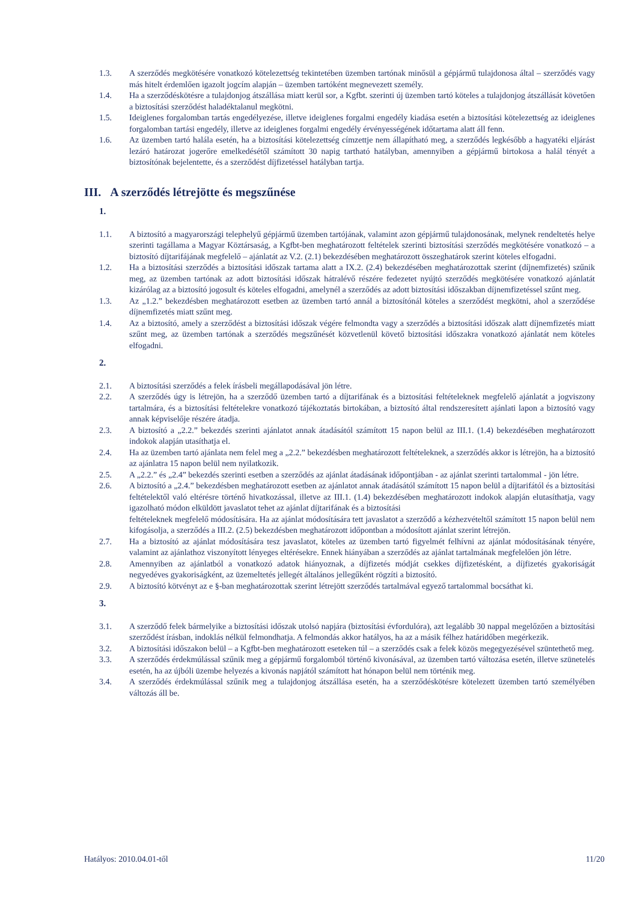1.3. A szerződés megkötésére vonatkozó kötelezettség tekintetében üzemben tartónak minősül a gépjármű tulajdonosa által – szerződés vagy más hitelt érdemlően igazolt jogcím alapján – üzemben tartóként megnevezett személy.
1.4. Ha a szerződéskötésre a tulajdonjog átszállása miatt kerül sor, a Kgfbt. szerinti új üzemben tartó köteles a tulajdonjog átszállását követően a biztosítási szerződést haladéktalanul megkötni.
1.5. Ideiglenes forgalomban tartás engedélyezése, illetve ideiglenes forgalmi engedély kiadása esetén a biztosítási kötelezettség az ideiglenes forgalomban tartási engedély, illetve az ideiglenes forgalmi engedély érvényességének időtartama alatt áll fenn.
1.6. Az üzemben tartó halála esetén, ha a biztosítási kötelezettség címzettje nem állapítható meg, a szerződés legkésőbb a hagyatéki eljárást lezáró határozat jogerőre emelkedésétől számított 30 napig tartható hatályban, amennyiben a gépjármű birtokosa a halál tényét a biztosítónak bejelentette, és a szerződést díjfizetéssel hatályban tartja.
III. A szerződés létrejötte és megszűnése
1.
1.1. A biztosító a magyarországi telephelyű gépjármű üzemben tartójának, valamint azon gépjármű tulajdonosának, melynek rendeltetés helye szerinti tagállama a Magyar Köztársaság, a Kgfbt-ben meghatározott feltételek szerinti biztosítási szerződés megkötésére vonatkozó – a biztosító díjtarifájának megfelelő – ajánlatát az V.2. (2.1) bekezdésében meghatározott összeghatárok szerint köteles elfogadni.
1.2. Ha a biztosítási szerződés a biztosítási időszak tartama alatt a IX.2. (2.4) bekezdésében meghatározottak szerint (díjnemfizetés) szűnik meg, az üzemben tartónak az adott biztosítási időszak hátralévő részére fedezetet nyújtó szerződés megkötésére vonatkozó ajánlatát kizárólag az a biztosító jogosult és köteles elfogadni, amelynél a szerződés az adott biztosítási időszakban díjnemfizetéssel szűnt meg.
1.3. Az „1.2.” bekezdésben meghatározott esetben az üzemben tartó annál a biztosítónál köteles a szerződést megkötni, ahol a szerződése díjnemfizetés miatt szűnt meg.
1.4. Az a biztosító, amely a szerződést a biztosítási időszak végére felmondta vagy a szerződés a biztosítási időszak alatt díjnemfizetés miatt szűnt meg, az üzemben tartónak a szerződés megszűnését közvetlenül követő biztosítási időszakra vonatkozó ajánlatát nem köteles elfogadni.
2.
2.1. A biztosítási szerződés a felek írásbeli megállapodásával jön létre.
2.2. A szerződés úgy is létrejön, ha a szerződő üzemben tartó a díjtarifának és a biztosítási feltételeknek megfelelő ajánlatát a jogviszony tartalmára, és a biztosítási feltételekre vonatkozó tájékoztatás birtokában, a biztosító által rendszeresített ajánlati lapon a biztosító vagy annak képviselője részére átadja.
2.3. A biztosító a „2.2.” bekezdés szerinti ajánlatot annak átadásától számított 15 napon belül az III.1. (1.4) bekezdésében meghatározott indokok alapján utasíthatja el.
2.4. Ha az üzemben tartó ajánlata nem felel meg a „2.2.” bekezdésben meghatározott feltételeknek, a szerződés akkor is létrejön, ha a biztosító az ajánlatra 15 napon belül nem nyilatkozik.
2.5. A „2.2.” és „2.4” bekezdés szerinti esetben a szerződés az ajánlat átadásának időpontjában - az ajánlat szerinti tartalommal - jön létre.
2.6. A biztosító a „2.4.” bekezdésben meghatározott esetben az ajánlatot annak átadásától számított 15 napon belül a díjtarifától és a biztosítási feltételektől való eltérésre történő hivatkozással, illetve az III.1. (1.4) bekezdésében meghatározott indokok alapján elutasíthatja, vagy igazolható módon elküldött javaslatot tehet az ajánlat díjtarifának és a biztosítási
feltételeknek megfelelő módosítására. Ha az ajánlat módosítására tett javaslatot a szerződő a kézhezvételtől számított 15 napon belül nem kifogásolja, a szerződés a III.2. (2.5) bekezdésben meghatározott időpontban a módosított ajánlat szerint létrejön.
2.7. Ha a biztosító az ajánlat módosítására tesz javaslatot, köteles az üzemben tartó figyelmét felhívni az ajánlat módosításának tényére, valamint az ajánlathoz viszonyított lényeges eltérésekre. Ennek hiányában a szerződés az ajánlat tartalmának megfelelően jön létre.
2.8. Amennyiben az ajánlatból a vonatkozó adatok hiányoznak, a díjfizetés módját csekkes díjfizetésként, a díjfizetés gyakoriságát negyedéves gyakoriságként, az üzemeltetés jellegét általános jellegűként rögzíti a biztosító.
2.9. A biztosító kötvényt az e §-ban meghatározottak szerint létrejött szerződés tartalmával egyező tartalommal bocsáthat ki.
3.
3.1. A szerződő felek bármelyike a biztosítási időszak utolsó napjára (biztosítási évfordulóra), azt legalább 30 nappal megelőzően a biztosítási szerződést írásban, indoklás nélkül felmondhatja. A felmondás akkor hatályos, ha az a másik félhez határidőben megérkezik.
3.2. A biztosítási időszakon belül – a Kgfbt-ben meghatározott eseteken túl – a szerződés csak a felek közös megegyezésével szüntethető meg.
3.3. A szerződés érdekmúlással szűnik meg a gépjármű forgalomból történő kivonásával, az üzemben tartó változása esetén, illetve szünetelés esetén, ha az újbóli üzembe helyezés a kivonás napjától számított hat hónapon belül nem történik meg.
3.4. A szerződés érdekmúlással szűnik meg a tulajdonjog átszállása esetén, ha a szerződéskötésre kötelezett üzemben tartó személyében változás áll be.
Hatályos: 2010.04.01-től 11/20